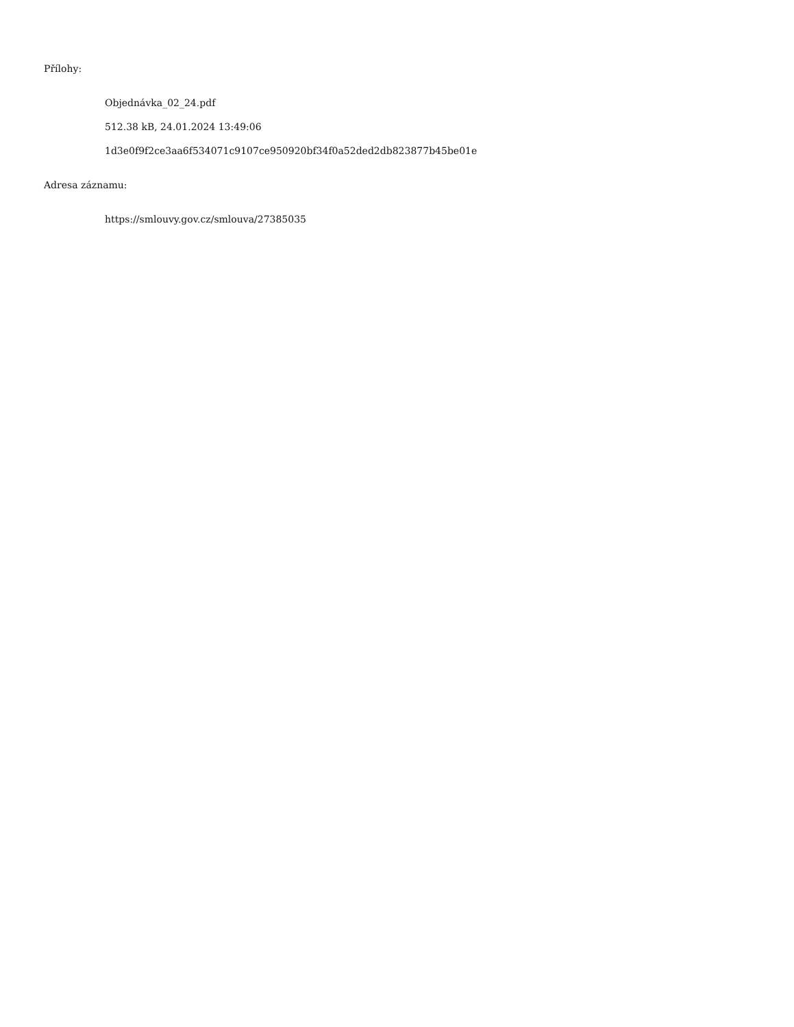Přílohy:
Objednávka_02_24.pdf
512.38 kB, 24.01.2024 13:49:06
1d3e0f9f2ce3aa6f534071c9107ce950920bf34f0a52ded2db823877b45be01e
Adresa záznamu:
https://smlouvy.gov.cz/smlouva/27385035